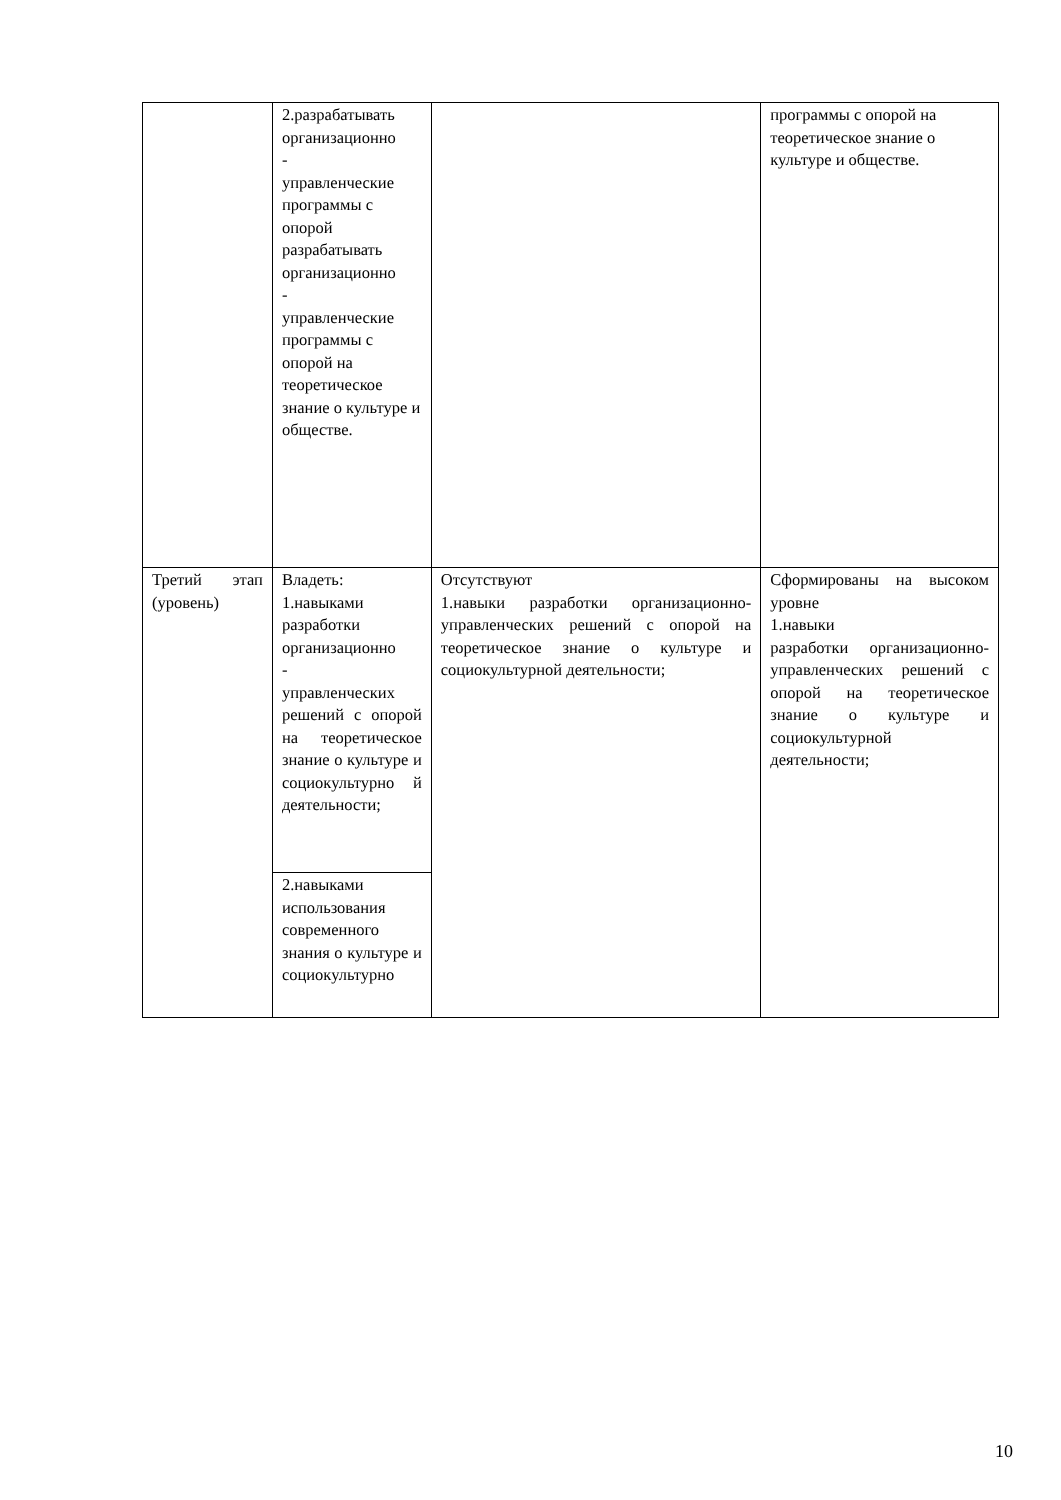| | 2.разрабатывать организационно - управленческие программы с опорой разрабатывать организационно - управленческие программы с опорой на теоретическое знание о культуре и обществе. | | программы с опорой на теоретическое знание о культуре и обществе. |
| Третий этап (уровень) | Владеть: 1.навыками разработки организационно - управленческих решений с опорой на теоретическое знание о культуре и социокультурно й деятельности; | Отсутствуют 1.навыки разработки организационно-управленческих решений с опорой на теоретическое знание о культуре и социокультурной деятельности; | Сформированы на высоком уровне 1.навыки разработки организационно-управленческих решений с опорой на теоретическое знание о культуре и социокультурной деятельности; |
| | 2.навыками использования современного знания о культуре и социокультурно | | |
10